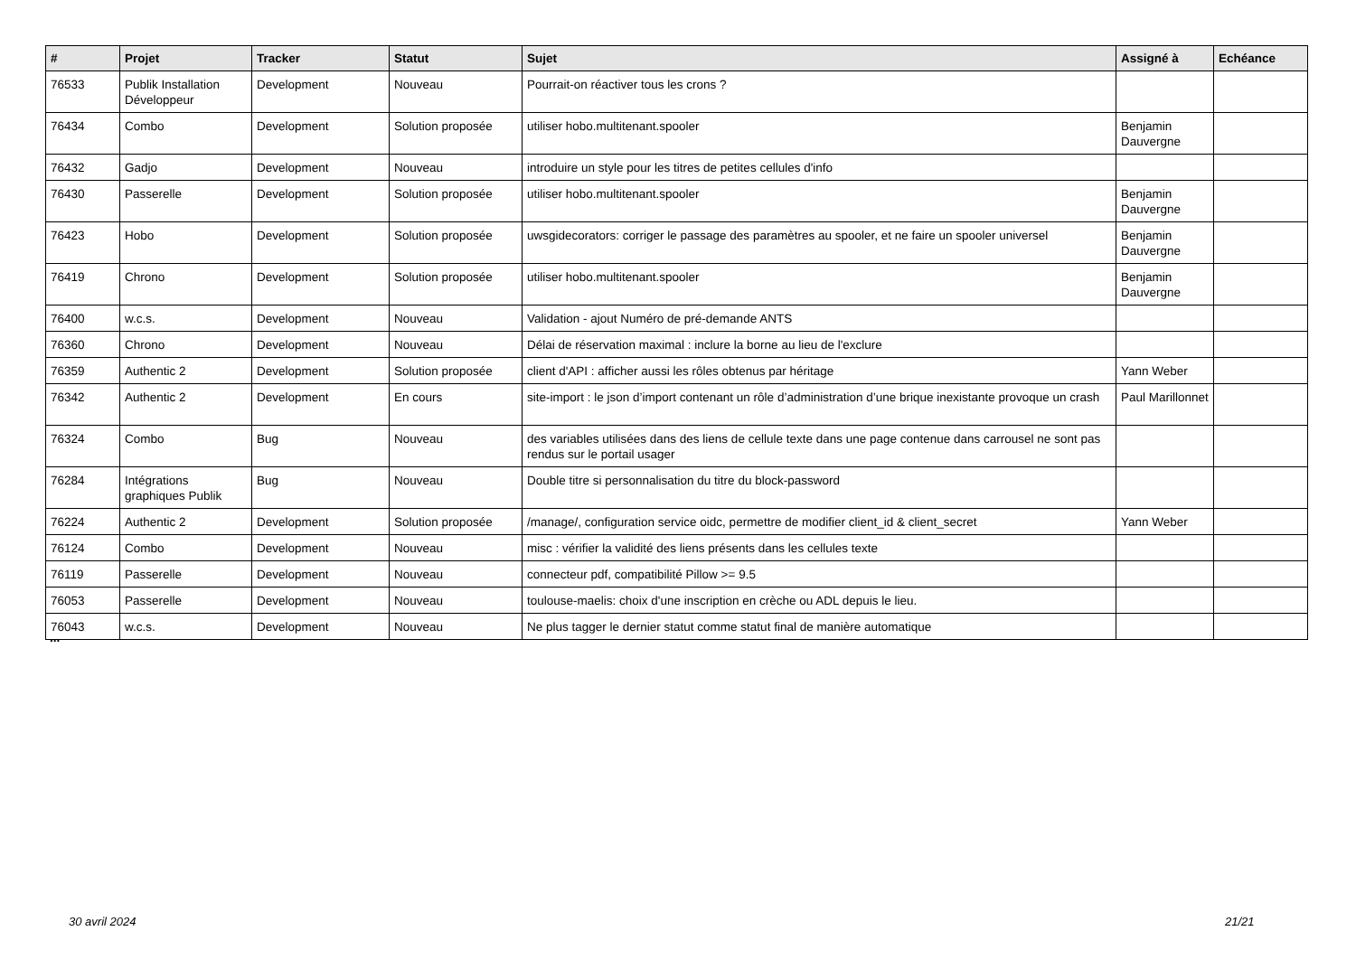| # | Projet | Tracker | Statut | Sujet | Assigné à | Echéance |
| --- | --- | --- | --- | --- | --- | --- |
| 76533 | Publik Installation Développeur | Development | Nouveau | Pourrait-on réactiver tous les crons ? | | |
| 76434 | Combo | Development | Solution proposée | utiliser hobo.multitenant.spooler | Benjamin Dauvergne | |
| 76432 | Gadjo | Development | Nouveau | introduire un style pour les titres de petites cellules d'info | | |
| 76430 | Passerelle | Development | Solution proposée | utiliser hobo.multitenant.spooler | Benjamin Dauvergne | |
| 76423 | Hobo | Development | Solution proposée | uwsgidecorators: corriger le passage des paramètres au spooler, et ne faire un spooler universel | Benjamin Dauvergne | |
| 76419 | Chrono | Development | Solution proposée | utiliser hobo.multitenant.spooler | Benjamin Dauvergne | |
| 76400 | w.c.s. | Development | Nouveau | Validation - ajout Numéro de pré-demande ANTS | | |
| 76360 | Chrono | Development | Nouveau | Délai de réservation maximal : inclure la borne au lieu de l'exclure | | |
| 76359 | Authentic 2 | Development | Solution proposée | client d'API : afficher aussi les rôles obtenus par héritage | Yann Weber | |
| 76342 | Authentic 2 | Development | En cours | site-import : le json d’import contenant un rôle d’administration d’une brique inexistante provoque un crash | Paul Marillonnet | |
| 76324 | Combo | Bug | Nouveau | des variables utilisées dans des liens de cellule texte dans une page contenue dans carrousel ne sont pas rendus sur le portail usager | | |
| 76284 | Intégrations graphiques Publik | Bug | Nouveau | Double titre si personnalisation du titre du block-password | | |
| 76224 | Authentic 2 | Development | Solution proposée | /manage/, configuration service oidc, permettre de modifier client_id & client_secret | Yann Weber | |
| 76124 | Combo | Development | Nouveau | misc : vérifier la validité des liens présents dans les cellules texte | | |
| 76119 | Passerelle | Development | Nouveau | connecteur pdf, compatibilité Pillow >= 9.5 | | |
| 76053 | Passerelle | Development | Nouveau | toulouse-maelis: choix d'une inscription en crèche ou ADL depuis le lieu. | | |
| 76043 | w.c.s. | Development | Nouveau | Ne plus tagger le dernier statut comme statut final de manière automatique | | |
...
30 avril 2024 21/21